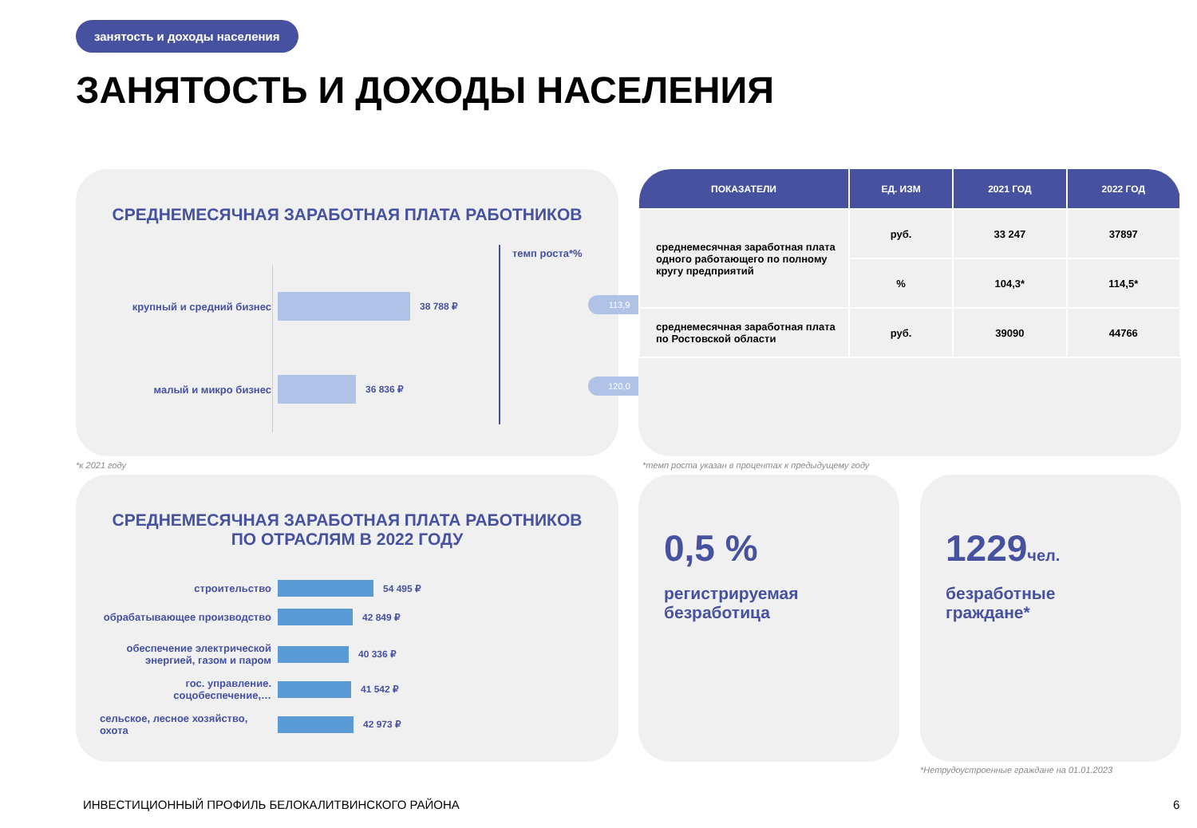занятость и доходы населения
ЗАНЯТОСТЬ И ДОХОДЫ НАСЕЛЕНИЯ
СРЕДНЕМЕСЯЧНАЯ ЗАРАБОТНАЯ ПЛАТА РАБОТНИКОВ
темп роста*%
крупный и средний бизнес 38 788 ₽
113,9
малый и микро бизнес 36 836 ₽ 120,0
*к 2021 году
| ПОКАЗАТЕЛИ | ЕД. ИЗМ | 2021 ГОД | 2022 ГОД |
| --- | --- | --- | --- |
| среднемесячная заработная плата одного работающего по полному кругу предприятий | руб. | 33 247 | 37897 |
| | % | 104,3* | 114,5* |
| среднемесячная заработная плата по Ростовской области | руб. | 39090 | 44766 |
*темп роста указан в процентах к предыдущему году
СРЕДНЕМЕСЯЧНАЯ ЗАРАБОТНАЯ ПЛАТА РАБОТНИКОВ
ПО ОТРАСЛЯМ В 2022 ГОДУ
строительство 54 495 ₽
обрабатывающее производство 42 849 ₽
обеспечение электрической энергией, газом и паром
40 336 ₽
гос. управление. соцобеспечение,…
41 542 ₽
сельское, лесное хозяйство, охота
42 973 ₽
0,5 %
регистрируемая
безработица
1229чел.
безработные
граждане*
*Нетрудоустроенные граждане на 01.01.2023
ИНВЕСТИЦИОННЫЙ ПРОФИЛЬ БЕЛОКАЛИТВИНСКОГО РАЙОНА
6